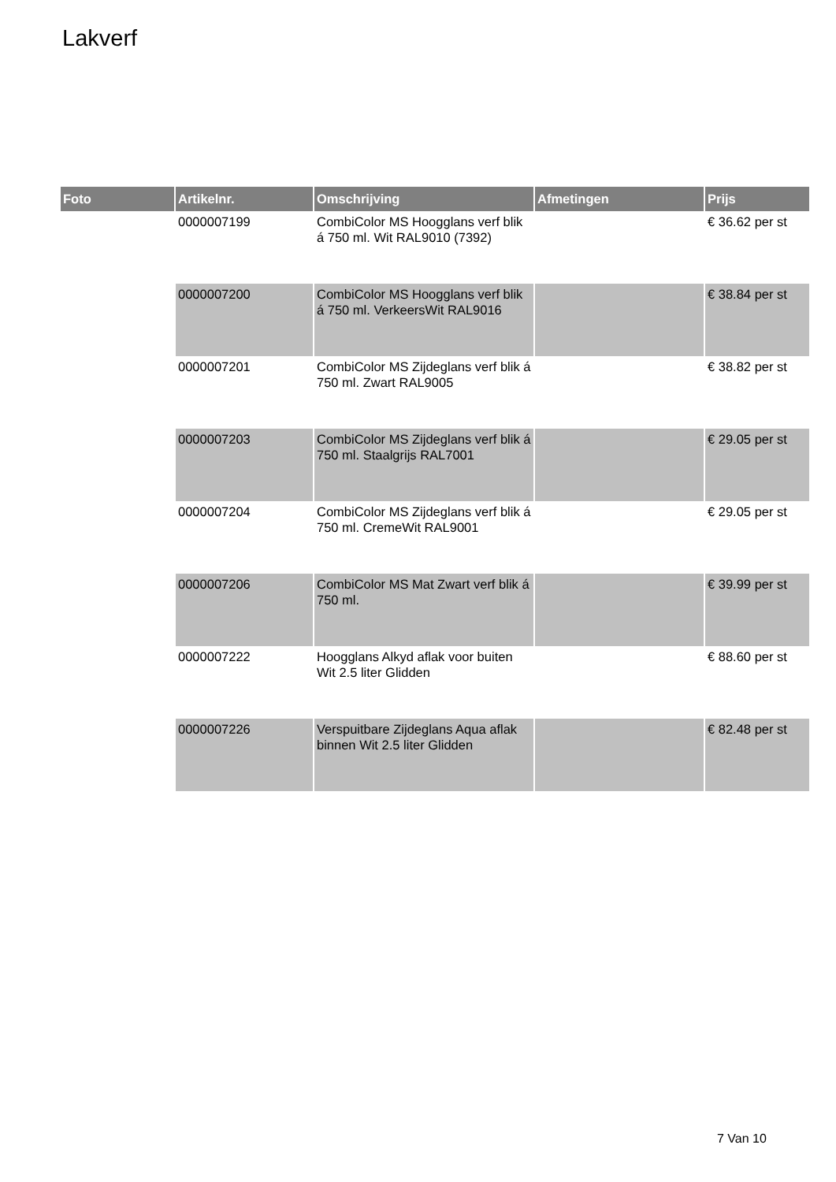Lakverf
| Foto | Artikelnr. | Omschrijving | Afmetingen | Prijs |
| --- | --- | --- | --- | --- |
| | 0000007199 | CombiColor MS Hoogglans verf blik á 750 ml. Wit RAL9010 (7392) | | € 36.62 per st |
| | 0000007200 | CombiColor MS Hoogglans verf blik á 750 ml. VerkeersWit RAL9016 | | € 38.84 per st |
| | 0000007201 | CombiColor MS Zijdeglans verf blik á 750 ml. Zwart RAL9005 | | € 38.82 per st |
| | 0000007203 | CombiColor MS Zijdeglans verf blik á 750 ml. Staalgrijs RAL7001 | | € 29.05 per st |
| | 0000007204 | CombiColor MS Zijdeglans verf blik á 750 ml. CremeWit RAL9001 | | € 29.05 per st |
| | 0000007206 | CombiColor MS Mat Zwart verf blik á 750 ml. | | € 39.99 per st |
| | 0000007222 | Hoogglans Alkyd aflak voor buiten Wit 2.5 liter Glidden | | € 88.60 per st |
| | 0000007226 | Verspuitbare Zijdeglans Aqua aflak binnen Wit 2.5 liter Glidden | | € 82.48 per st |
7 Van 10